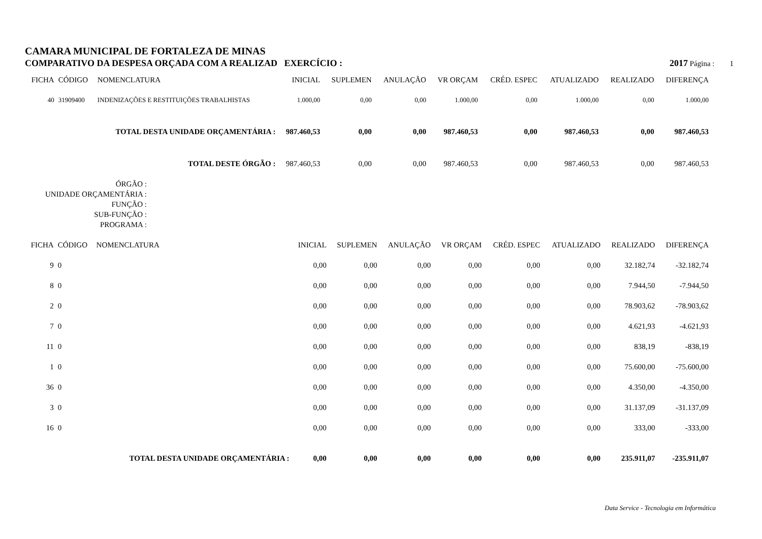CAMARA MUNICIPAL DE FORTALEZA DE MINAS
COMPARATIVO DA DESPESA ORÇADA COM A REALIZAD EXERCÍCIO : 2017 Página : 1
| FICHA | CÓDIGO | NOMENCLATURA | INICIAL | SUPLEMEN | ANULAÇÃO | VR ORÇAM | CRÉD. ESPEC | ATUALIZADO | REALIZADO | DIFERENÇA |
| --- | --- | --- | --- | --- | --- | --- | --- | --- | --- | --- |
| 40 | 31909400 | INDENIZAÇÕES E RESTITUIÇÕES TRABALHISTAS | 1.000,00 | 0,00 | 0,00 | 1.000,00 | 0,00 | 1.000,00 | 0,00 | 1.000,00 |
| TOTAL DESTA UNIDADE ORÇAMENTÁRIA : | | | 987.460,53 | 0,00 | 0,00 | 987.460,53 | 0,00 | 987.460,53 | 0,00 | 987.460,53 |
| TOTAL DESTE ÓRGÃO : | | | 987.460,53 | 0,00 | 0,00 | 987.460,53 | 0,00 | 987.460,53 | 0,00 | 987.460,53 |
ÓRGÃO :
UNIDADE ORÇAMENTÁRIA :
FUNÇÃO :
SUB-FUNÇÃO :
PROGRAMA :
| FICHA | CÓDIGO | NOMENCLATURA | INICIAL | SUPLEMEN | ANULAÇÃO | VR ORÇAM | CRÉD. ESPEC | ATUALIZADO | REALIZADO | DIFERENÇA |
| --- | --- | --- | --- | --- | --- | --- | --- | --- | --- | --- |
| 9 | 0 | | 0,00 | 0,00 | 0,00 | 0,00 | 0,00 | 0,00 | 32.182,74 | -32.182,74 |
| 8 | 0 | | 0,00 | 0,00 | 0,00 | 0,00 | 0,00 | 0,00 | 7.944,50 | -7.944,50 |
| 2 | 0 | | 0,00 | 0,00 | 0,00 | 0,00 | 0,00 | 0,00 | 78.903,62 | -78.903,62 |
| 7 | 0 | | 0,00 | 0,00 | 0,00 | 0,00 | 0,00 | 0,00 | 4.621,93 | -4.621,93 |
| 11 | 0 | | 0,00 | 0,00 | 0,00 | 0,00 | 0,00 | 0,00 | 838,19 | -838,19 |
| 1 | 0 | | 0,00 | 0,00 | 0,00 | 0,00 | 0,00 | 0,00 | 75.600,00 | -75.600,00 |
| 36 | 0 | | 0,00 | 0,00 | 0,00 | 0,00 | 0,00 | 0,00 | 4.350,00 | -4.350,00 |
| 3 | 0 | | 0,00 | 0,00 | 0,00 | 0,00 | 0,00 | 0,00 | 31.137,09 | -31.137,09 |
| 16 | 0 | | 0,00 | 0,00 | 0,00 | 0,00 | 0,00 | 0,00 | 333,00 | -333,00 |
| TOTAL DESTA UNIDADE ORÇAMENTÁRIA : | | | 0,00 | 0,00 | 0,00 | 0,00 | 0,00 | 0,00 | 235.911,07 | -235.911,07 |
Data Service - Tecnologia em Informática